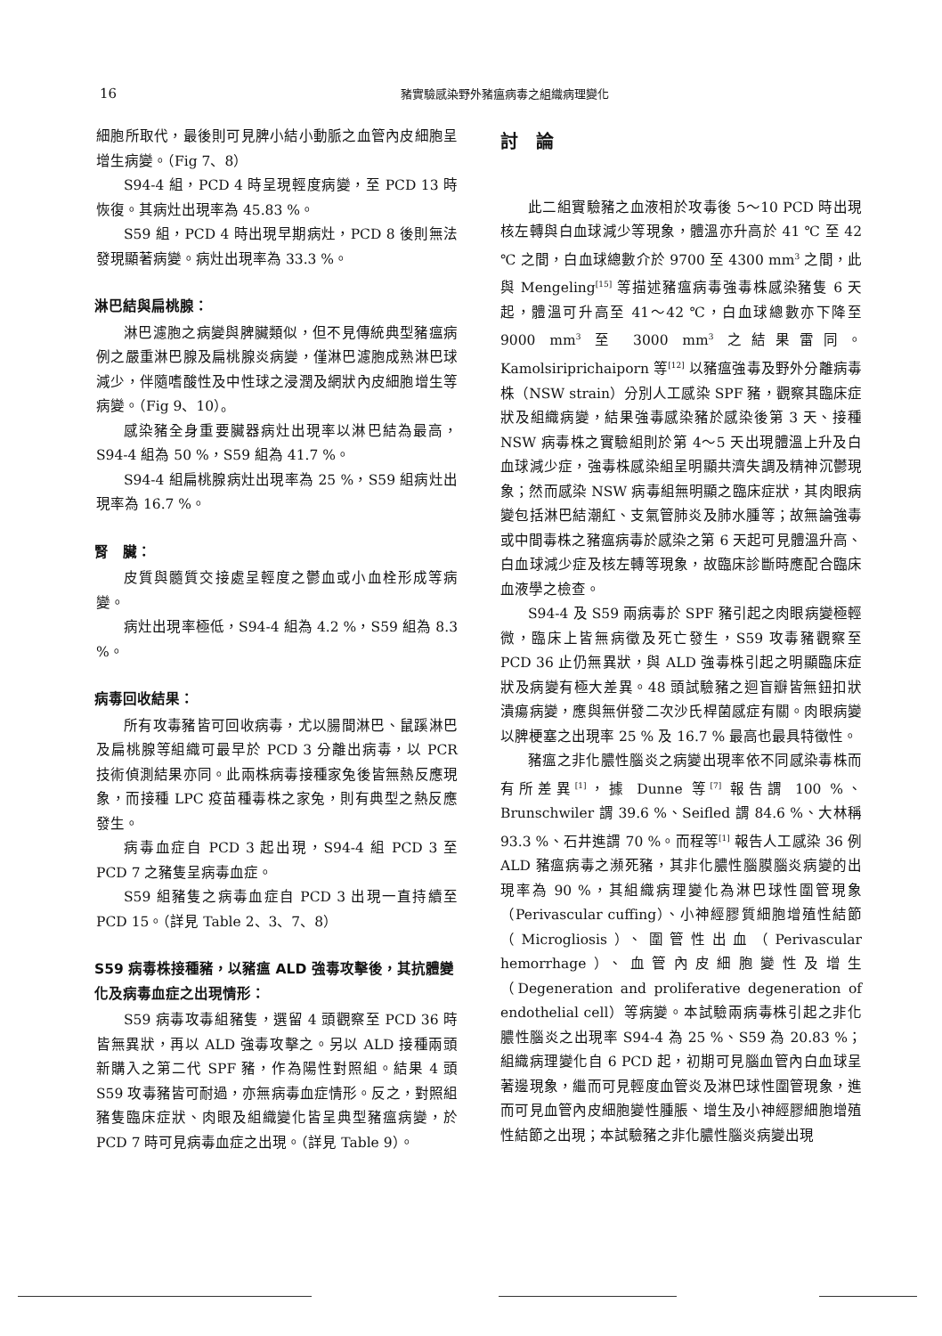16
豬實驗感染野外豬瘟病毒之組織病理變化
細胞所取代，最後則可見脾小結小動脈之血管內皮細胞呈增生病變。（Fig 7、8）
S94-4 組，PCD 4 時呈現輕度病變，至 PCD 13 時恢復。其病灶出現率為 45.83 %。
S59 組，PCD 4 時出現早期病灶，PCD 8 後則無法發現顯著病變。病灶出現率為 33.3 %。
淋巴結與扁桃腺：
淋巴濾胞之病變與脾臟類似，但不見傳統典型豬瘟病例之嚴重淋巴腺及扁桃腺炎病變，僅淋巴濾胞成熟淋巴球減少，伴隨嗜酸性及中性球之浸潤及網狀內皮細胞增生等病變。（Fig 9、10）。
感染豬全身重要臟器病灶出現率以淋巴結為最高，S94-4 組為 50 %，S59 組為 41.7 %。
S94-4 組扁桃腺病灶出現率為 25 %，S59 組病灶出現率為 16.7 %。
腎　臟：
皮質與髓質交接處呈輕度之鬱血或小血栓形成等病變。
病灶出現率極低，S94-4 組為 4.2 %，S59 組為 8.3 %。
病毒回收結果：
所有攻毒豬皆可回收病毒，尤以腸間淋巴、鼠蹊淋巴及扁桃腺等組織可最早於 PCD 3 分離出病毒，以 PCR 技術偵測結果亦同。此兩株病毒接種家兔後皆無熱反應現象，而接種 LPC 疫苗種毒株之家兔，則有典型之熱反應發生。
病毒血症自 PCD 3 起出現，S94-4 組 PCD 3 至 PCD 7 之豬隻呈病毒血症。
S59 組豬隻之病毒血症自 PCD 3 出現一直持續至 PCD 15。（詳見 Table 2、3、7、8）
S59 病毒株接種豬，以豬瘟 ALD 強毒攻擊後，其抗體變化及病毒血症之出現情形：
S59 病毒攻毒組豬隻，選留 4 頭觀察至 PCD 36 時皆無異狀，再以 ALD 強毒攻擊之。另以 ALD 接種兩頭新購入之第二代 SPF 豬，作為陽性對照組。結果 4 頭 S59 攻毒豬皆可耐過，亦無病毒血症情形。反之，對照組豬隻臨床症狀、肉眼及組織變化皆呈典型豬瘟病變，於 PCD 7 時可見病毒血症之出現。（詳見 Table 9）。
討論
此二組實驗豬之血液相於攻毒後 5～10 PCD 時出現核左轉與白血球減少等現象，體溫亦升高於 41 ℃ 至 42 ℃ 之間，白血球總數介於 9700 至 4300 mm<sup>3</sup> 之間，此與 Mengeling<sup>[15]</sup> 等描述豬瘟病毒強毒株感染豬隻 6 天起，體溫可升高至 41～42 ℃，白血球總數亦下降至 9000 mm<sup>3</sup> 至 3000 mm<sup>3</sup> 之結果雷同。Kamolsiriprichaiporn 等<sup>[12]</sup> 以豬瘟強毒及野外分離病毒株（NSW strain）分別人工感染 SPF 豬，觀察其臨床症狀及組織病變，結果強毒感染豬於感染後第 3 天、接種 NSW 病毒株之實驗組則於第 4～5 天出現體溫上升及白血球減少症，強毒株感染組呈明顯共濟失調及精神沉鬱現象；然而感染 NSW 病毒組無明顯之臨床症狀，其肉眼病變包括淋巴結潮紅、支氣管肺炎及肺水腫等；故無論強毒或中間毒株之豬瘟病毒於感染之第 6 天起可見體溫升高、白血球減少症及核左轉等現象，故臨床診斷時應配合臨床血液學之檢查。
S94-4 及 S59 兩病毒於 SPF 豬引起之肉眼病變極輕微，臨床上皆無病徵及死亡發生，S59 攻毒豬觀察至 PCD 36 止仍無異狀，與 ALD 強毒株引起之明顯臨床症狀及病變有極大差異。48 頭試驗豬之迴盲瓣皆無鈕扣狀潰瘍病變，應與無併發二次沙氏桿菌感症有關。肉眼病變以脾梗塞之出現率 25 % 及 16.7 % 最高也最具特徵性。
豬瘟之非化膿性腦炎之病變出現率依不同感染毒株而有所差異<sup>[1]</sup>，據 Dunne 等<sup>[7]</sup> 報告謂 100 %、Brunschwiler 謂 39.6 %、Seifled 謂 84.6 %、大林稱 93.3 %、石井進謂 70 %。而程等<sup>[1]</sup> 報告人工感染 36 例 ALD 豬瘟病毒之瀕死豬，其非化膿性腦膜腦炎病變的出現率為 90 %，其組織病理變化為淋巴球性圍管現象（Perivascular cuffing）、小神經膠質細胞增殖性結節（Microgliosis）、圍管性出血（Perivascular hemorrhage）、血管內皮細胞變性及增生（Degeneration and proliferative degeneration of endothelial cell）等病變。本試驗兩病毒株引起之非化膿性腦炎之出現率 S94-4 為 25 %、S59 為 20.83 %；組織病理變化自 6 PCD 起，初期可見腦血管內白血球呈著邊現象，繼而可見輕度血管炎及淋巴球性圍管現象，進而可見血管內皮細胞變性腫脹、增生及小神經膠細胞增殖性結節之出現；本試驗豬之非化膿性腦炎病變出現